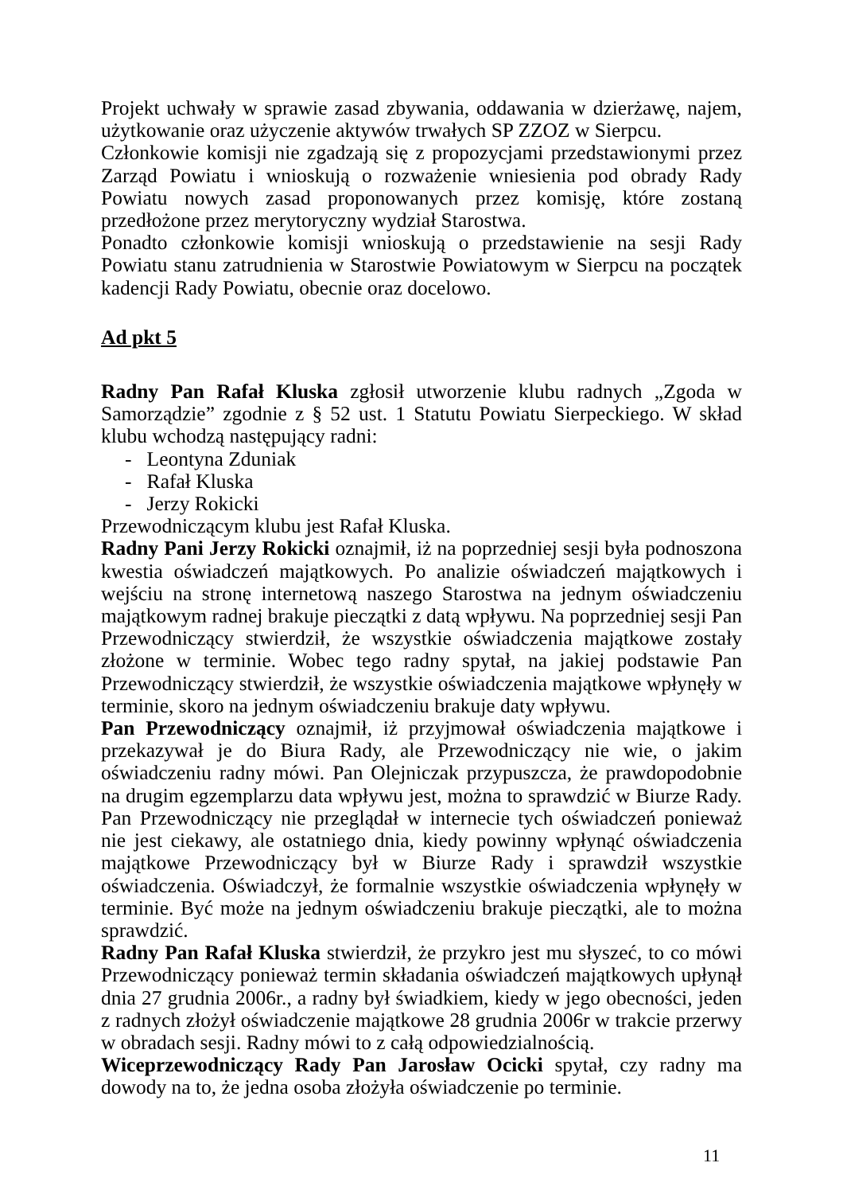Projekt uchwały w sprawie zasad zbywania, oddawania w dzierżawę, najem, użytkowanie oraz użyczenie aktywów trwałych SP ZZOZ w Sierpcu.
Członkowie komisji nie zgadzają się z propozycjami przedstawionymi przez Zarząd Powiatu i wnioskują o rozważenie wniesienia pod obrady Rady Powiatu nowych zasad proponowanych przez komisję, które zostaną przedłożone przez merytoryczny wydział Starostwa.
Ponadto członkowie komisji wnioskują o przedstawienie na sesji Rady Powiatu stanu zatrudnienia w Starostwie Powiatowym w Sierpcu na początek kadencji Rady Powiatu, obecnie oraz docelowo.
Ad pkt 5
Radny Pan Rafał Kluska zgłosił utworzenie klubu radnych „Zgoda w Samorządzie” zgodnie z § 52 ust. 1 Statutu Powiatu Sierpeckiego. W skład klubu wchodzą następujący radni:
- Leontyna Zduniak
- Rafał Kluska
- Jerzy Rokicki
Przewodniczącym klubu jest Rafał Kluska.
Radny Pani Jerzy Rokicki oznajmił, iż na poprzedniej sesji była podnoszona kwestia oświadczeń majątkowych. Po analizie oświadczeń majątkowych i wejściu na stronę internetową naszego Starostwa na jednym oświadczeniu majątkowym radnej brakuje pieczątki z datą wpływu. Na poprzedniej sesji Pan Przewodniczący stwierdził, że wszystkie oświadczenia majątkowe zostały złożone w terminie. Wobec tego radny spytał, na jakiej podstawie Pan Przewodniczący stwierdził, że wszystkie oświadczenia majątkowe wpłynęły w terminie, skoro na jednym oświadczeniu brakuje daty wpływu.
Pan Przewodniczący oznajmił, iż przyjmował oświadczenia majątkowe i przekazywał je do Biura Rady, ale Przewodniczący nie wie, o jakim oświadczeniu radny mówi. Pan Olejniczak przypuszcza, że prawdopodobnie na drugim egzemplarzu data wpływu jest, można to sprawdzić w Biurze Rady. Pan Przewodniczący nie przeglądał w internecie tych oświadczeń ponieważ nie jest ciekawy, ale ostatniego dnia, kiedy powinny wpłynąć oświadczenia majątkowe Przewodniczący był w Biurze Rady i sprawdził wszystkie oświadczenia. Oświadczył, że formalnie wszystkie oświadczenia wpłynęły w terminie. Być może na jednym oświadczeniu brakuje pieczątki, ale to można sprawdzić.
Radny Pan Rafał Kluska stwierdził, że przykro jest mu słyszeć, to co mówi Przewodniczący ponieważ termin składania oświadczeń majątkowych upłynął dnia 27 grudnia 2006r., a radny był świadkiem, kiedy w jego obecności, jeden z radnych złożył oświadczenie majątkowe 28 grudnia 2006r w trakcie przerwy w obradach sesji. Radny mówi to z całą odpowiedzialnością.
Wiceprzewodniczący Rady Pan Jarosław Ocicki spytał, czy radny ma dowody na to, że jedna osoba złożyła oświadczenie po terminie.
11